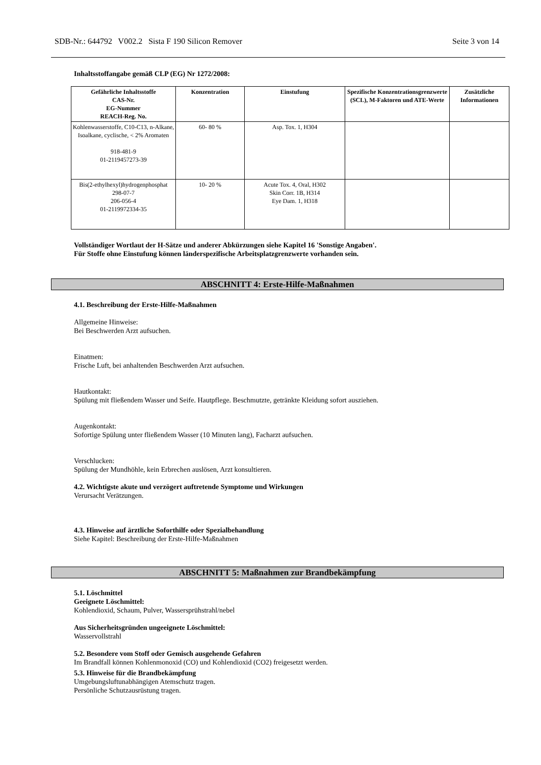SDB-Nr.: 644792 V002.2 Sista F 190 Silicon Remover Seite 3 von 14
Inhaltsstoffangabe gemäß CLP (EG) Nr 1272/2008:
| Gefährliche Inhaltsstoffe CAS-Nr. EG-Nummer REACH-Reg. No. | Konzentration | Einstufung | Spezifische Konzentrationsgrenzwerte (SCL), M-Faktoren und ATE-Werte | Zusätzliche Informationen |
| --- | --- | --- | --- | --- |
| Kohlenwasserstoffe, C10-C13, n-Alkane, Isoalkane, cyclische, < 2% Aromaten 918-481-9 01-2119457273-39 | 60- 80 % | Asp. Tox. 1, H304 | | |
| Bis(2-ethylhexyl)hydrogenphosphat 298-07-7 206-056-4 01-2119972334-35 | 10- 20 % | Acute Tox. 4, Oral, H302 Skin Corr. 1B, H314 Eye Dam. 1, H318 | | |
Vollständiger Wortlaut der H-Sätze und anderer Abkürzungen siehe Kapitel 16 'Sonstige Angaben'.
Für Stoffe ohne Einstufung können länderspezifische Arbeitsplatzgrenzwerte vorhanden sein.
ABSCHNITT 4: Erste-Hilfe-Maßnahmen
4.1. Beschreibung der Erste-Hilfe-Maßnahmen
Allgemeine Hinweise:
Bei Beschwerden Arzt aufsuchen.
Einatmen:
Frische Luft, bei anhaltenden Beschwerden Arzt aufsuchen.
Hautkontakt:
Spülung mit fließendem Wasser und Seife. Hautpflege. Beschmutzte, getränkte Kleidung sofort ausziehen.
Augenkontakt:
Sofortige Spülung unter fließendem Wasser (10 Minuten lang), Facharzt aufsuchen.
Verschlucken:
Spülung der Mundhöhle, kein Erbrechen auslösen, Arzt konsultieren.
4.2. Wichtigste akute und verzögert auftretende Symptome und Wirkungen
Verursacht Verätzungen.
4.3. Hinweise auf ärztliche Soforthilfe oder Spezialbehandlung
Siehe Kapitel: Beschreibung der Erste-Hilfe-Maßnahmen
ABSCHNITT 5: Maßnahmen zur Brandbekämpfung
5.1. Löschmittel
Geeignete Löschmittel:
Kohlendioxid, Schaum, Pulver, Wassersprühstrahl/nebel
Aus Sicherheitsgründen ungeeignete Löschmittel:
Wasservollstrahl
5.2. Besondere vom Stoff oder Gemisch ausgehende Gefahren
Im Brandfall können Kohlenmonoxid (CO) und Kohlendioxid (CO2) freigesetzt werden.
5.3. Hinweise für die Brandbekämpfung
Umgebungsluftunabhängigen Atemschutz tragen.
Persönliche Schutzausrüstung tragen.